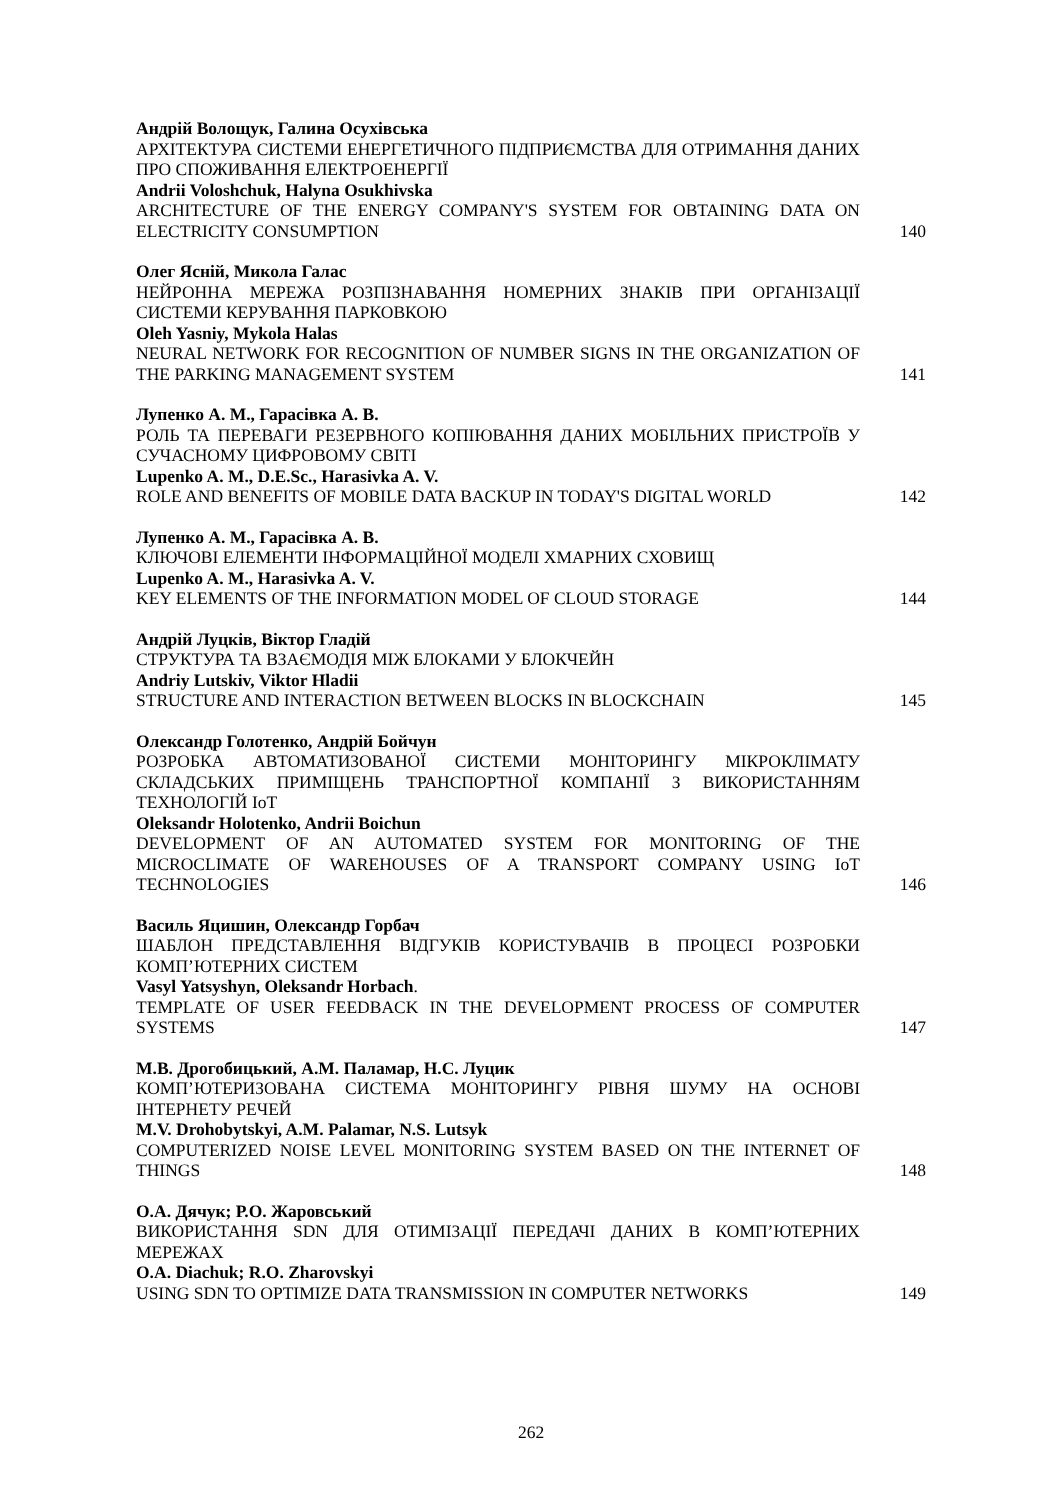Андрій Волощук, Галина Осухівська
АРХІТЕКТУРА СИСТЕМИ ЕНЕРГЕТИЧНОГО ПІДПРИЄМСТВА ДЛЯ ОТРИМАННЯ ДАНИХ ПРО СПОЖИВАННЯ ЕЛЕКТРОЕНЕРГІЇ
Andrii Voloshchuk, Halyna Osukhivska
ARCHITECTURE OF THE ENERGY COMPANY'S SYSTEM FOR OBTAINING DATA ON ELECTRICITY CONSUMPTION
140
Олег Ясній, Микола Галас
НЕЙРОННА МЕРЕЖА РОЗПІЗНАВАННЯ НОМЕРНИХ ЗНАКІВ ПРИ ОРГАНІЗАЦІЇ СИСТЕМИ КЕРУВАННЯ ПАРКОВКОЮ
Oleh Yasniy, Mykola Halas
NEURAL NETWORK FOR RECOGNITION OF NUMBER SIGNS IN THE ORGANIZATION OF THE PARKING MANAGEMENT SYSTEM
141
Лупенко А. М., Гарасівка А. В.
РОЛЬ ТА ПЕРЕВАГИ РЕЗЕРВНОГО КОПІЮВАННЯ ДАНИХ МОБІЛЬНИХ ПРИСТРОЇВ У СУЧАСНОМУ ЦИФРОВОМУ СВІТІ
Lupenko A. M., D.E.Sc., Harasivka A. V.
ROLE AND BENEFITS OF MOBILE DATA BACKUP IN TODAY'S DIGITAL WORLD
142
Лупенко А. М., Гарасівка А. В.
КЛЮЧОВІ ЕЛЕМЕНТИ ІНФОРМАЦІЙНОЇ МОДЕЛІ ХМАРНИХ СХОВИЩ
Lupenko A. M., Harasivka A. V.
KEY ELEMENTS OF THE INFORMATION MODEL OF CLOUD STORAGE
144
Андрій Луцків, Віктор Гладій
СТРУКТУРА ТА ВЗАЄМОДІЯ МІЖ БЛОКАМИ У БЛОКЧЕЙН
Andriy Lutskiv, Viktor Hladii
STRUCTURE AND INTERACTION BETWEEN BLOCKS IN BLOCKCHAIN
145
Олександр Голотенко, Андрій Бойчун
РОЗРОБКА АВТОМАТИЗОВАНОЇ СИСТЕМИ МОНІТОРИНГУ МІКРОКЛІМАТУ СКЛАДСЬКИХ ПРИМІЩЕНЬ ТРАНСПОРТНОЇ КОМПАНІЇ З ВИКОРИСТАННЯМ ТЕХНОЛОГІЙ IoT
Oleksandr Holotenko, Andrii Boichun
DEVELOPMENT OF AN AUTOMATED SYSTEM FOR MONITORING OF THE MICROCLIMATE OF WAREHOUSES OF A TRANSPORT COMPANY USING IoT TECHNOLOGIES
146
Василь Яцишин, Олександр Горбач
ШАБЛОН ПРЕДСТАВЛЕННЯ ВІДГУКІВ КОРИСТУВАЧІВ В ПРОЦЕСІ РОЗРОБКИ КОМП’ЮТЕРНИХ СИСТЕМ
Vasyl Yatsyshyn, Oleksandr Horbach.
TEMPLATE OF USER FEEDBACK IN THE DEVELOPMENT PROCESS OF COMPUTER SYSTEMS
147
М.В. Дрогобицький, А.М. Паламар, Н.С. Луцик
КОМП’ЮТЕРИЗОВАНА СИСТЕМА МОНІТОРИНГУ РІВНЯ ШУМУ НА ОСНОВІ ІНТЕРНЕТУ РЕЧЕЙ
M.V. Drohobytskyi, A.M. Palamar, N.S. Lutsyk
COMPUTERIZED NOISE LEVEL MONITORING SYSTEM BASED ON THE INTERNET OF THINGS
148
О.А. Дячук; Р.О. Жаровський
ВИКОРИСТАННЯ SDN ДЛЯ ОТИМІЗАЦІЇ ПЕРЕДАЧІ ДАНИХ В КОМП’ЮТЕРНИХ МЕРЕЖАХ
O.A. Diachuk; R.O. Zharovskyi
USING SDN TO OPTIMIZE DATA TRANSMISSION IN COMPUTER NETWORKS
149
262